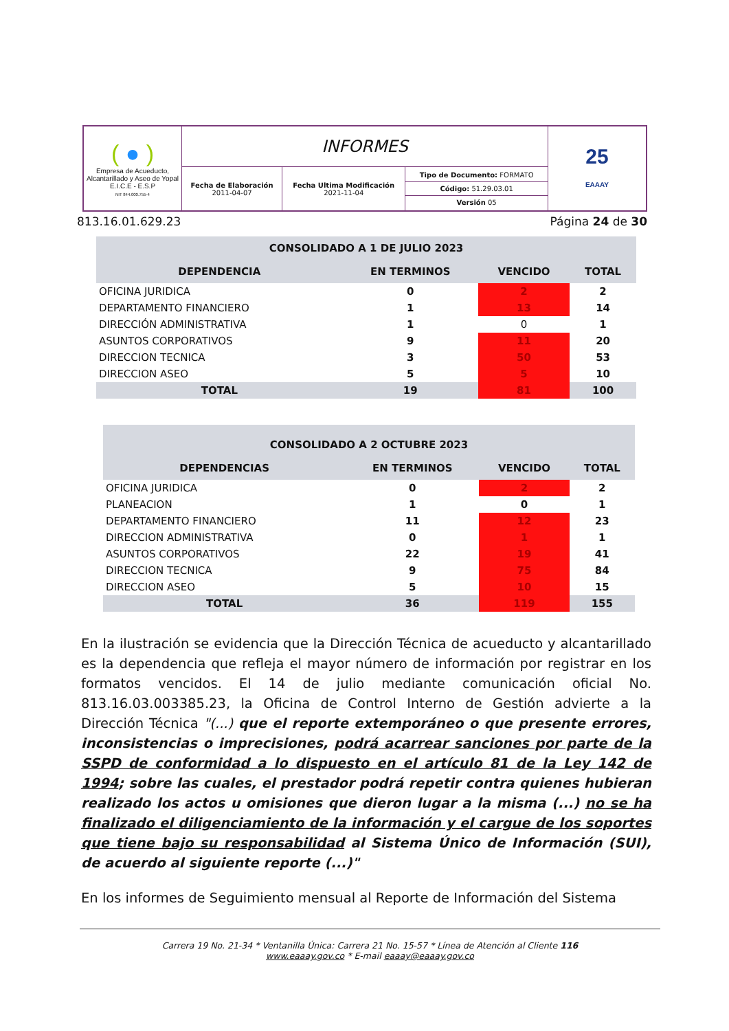| ( ● ) Empresa de Acueducto, Alcantarillado y Aseo de Yopal E.I.C.E - E.S.P NIT 844.000.755-4 | INFORMES | | | 25 EAAAY |
| | Fecha de Elaboración 2011-04-07 | Fecha Ultima Modificación 2021-11-04 | Tipo de Documento: FORMATO Código: 51.29.03.01 Versión 05 | |
813.16.01.629.23 Página 24 de 30
| CONSOLIDADO A 1 DE JULIO 2023 | | | |
| --- | --- | --- | --- |
| DEPENDENCIA | EN TERMINOS | VENCIDO | TOTAL |
| OFICINA JURIDICA | 0 | 2 | 2 |
| DEPARTAMENTO FINANCIERO | 1 | 13 | 14 |
| DIRECCIÓN ADMINISTRATIVA | 1 | 0 | 1 |
| ASUNTOS CORPORATIVOS | 9 | 11 | 20 |
| DIRECCION TECNICA | 3 | 50 | 53 |
| DIRECCION ASEO | 5 | 5 | 10 |
| TOTAL | 19 | 81 | 100 |
| CONSOLIDADO A 2 OCTUBRE 2023 | | | |
| --- | --- | --- | --- |
| DEPENDENCIAS | EN TERMINOS | VENCIDO | TOTAL |
| OFICINA JURIDICA | 0 | 2 | 2 |
| PLANEACION | 1 | 0 | 1 |
| DEPARTAMENTO FINANCIERO | 11 | 12 | 23 |
| DIRECCION ADMINISTRATIVA | 0 | 1 | 1 |
| ASUNTOS CORPORATIVOS | 22 | 19 | 41 |
| DIRECCION TECNICA | 9 | 75 | 84 |
| DIRECCION ASEO | 5 | 10 | 15 |
| TOTAL | 36 | 119 | 155 |
En la ilustración se evidencia que la Dirección Técnica de acueducto y alcantarillado es la dependencia que refleja el mayor número de información por registrar en los formatos vencidos. El 14 de julio mediante comunicación oficial No. 813.16.03.003385.23, la Oficina de Control Interno de Gestión advierte a la Dirección Técnica "(...) que el reporte extemporáneo o que presente errores, inconsistencias o imprecisiones, podrá acarrear sanciones por parte de la SSPD de conformidad a lo dispuesto en el artículo 81 de la Ley 142 de 1994; sobre las cuales, el prestador podrá repetir contra quienes hubieran realizado los actos u omisiones que dieron lugar a la misma (...) no se ha finalizado el diligenciamiento de la información y el cargue de los soportes que tiene bajo su responsabilidad al Sistema Único de Información (SUI), de acuerdo al siguiente reporte (...)"
En los informes de Seguimiento mensual al Reporte de Información del Sistema
Carrera 19 No. 21-34 * Ventanilla Única: Carrera 21 No. 15-57 * Línea de Atención al Cliente 116
www.eaaay.gov.co * E-mail eaaay@eaaay.gov.co